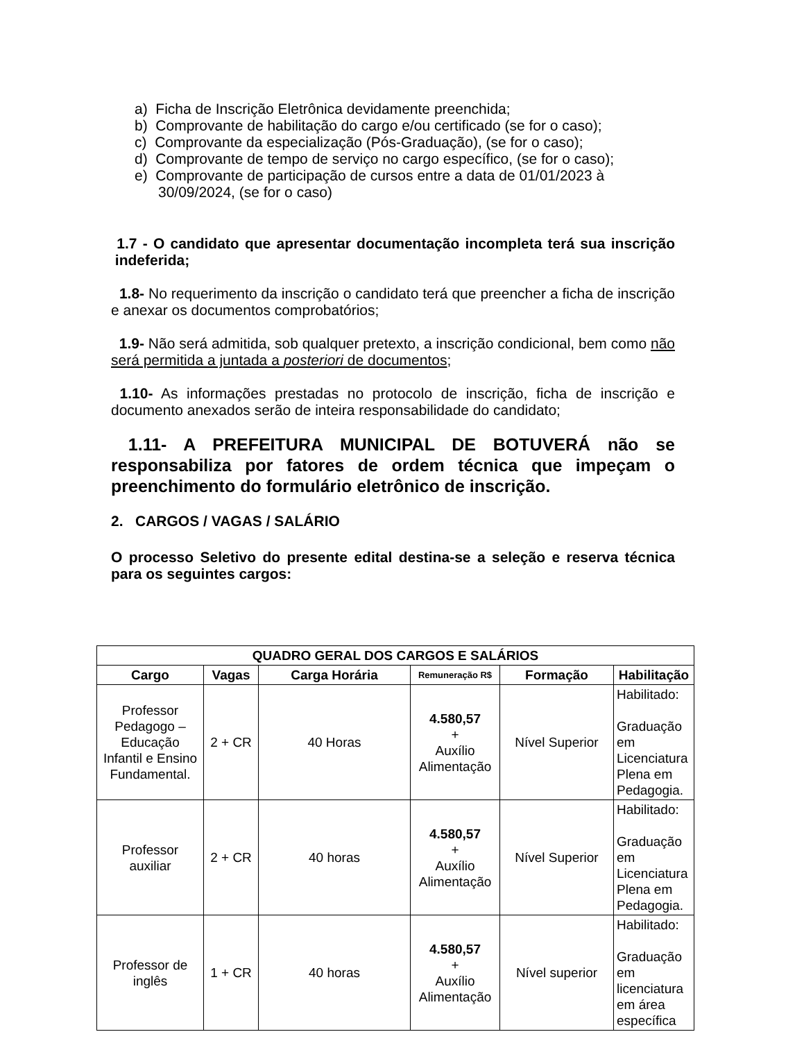a) Ficha de Inscrição Eletrônica devidamente preenchida;
b) Comprovante de habilitação do cargo e/ou certificado (se for o caso);
c) Comprovante da especialização (Pós-Graduação), (se for o caso);
d) Comprovante de tempo de serviço no cargo específico, (se for o caso);
e) Comprovante de participação de cursos entre a data de 01/01/2023 à 30/09/2024, (se for o caso)
1.7 - O candidato que apresentar documentação incompleta terá sua inscrição indeferida;
1.8- No requerimento da inscrição o candidato terá que preencher a ficha de inscrição e anexar os documentos comprobatórios;
1.9- Não será admitida, sob qualquer pretexto, a inscrição condicional, bem como não será permitida a juntada a posteriori de documentos;
1.10- As informações prestadas no protocolo de inscrição, ficha de inscrição e documento anexados serão de inteira responsabilidade do candidato;
1.11- A PREFEITURA MUNICIPAL DE BOTUVERÁ não se responsabiliza por fatores de ordem técnica que impeçam o preenchimento do formulário eletrônico de inscrição.
2. CARGOS / VAGAS / SALÁRIO
O processo Seletivo do presente edital destina-se a seleção e reserva técnica para os seguintes cargos:
| QUADRO GERAL DOS CARGOS E SALÁRIOS | | | | | |
| --- | --- | --- | --- | --- | --- |
| Cargo | Vagas | Carga Horária | Remuneração R$ | Formação | Habilitação |
| Professor Pedagogo – Educação Infantil e Ensino Fundamental. | 2 + CR | 40 Horas | 4.580,57 + Auxílio Alimentação | Nível Superior | Habilitado: Graduação em Licenciatura Plena em Pedagogia. |
| Professor auxiliar | 2 + CR | 40 horas | 4.580,57 + Auxílio Alimentação | Nível Superior | Habilitado: Graduação em Licenciatura Plena em Pedagogia. |
| Professor de inglês | 1 + CR | 40 horas | 4.580,57 + Auxílio Alimentação | Nível superior | Habilitado: Graduação em licenciatura em área específica |